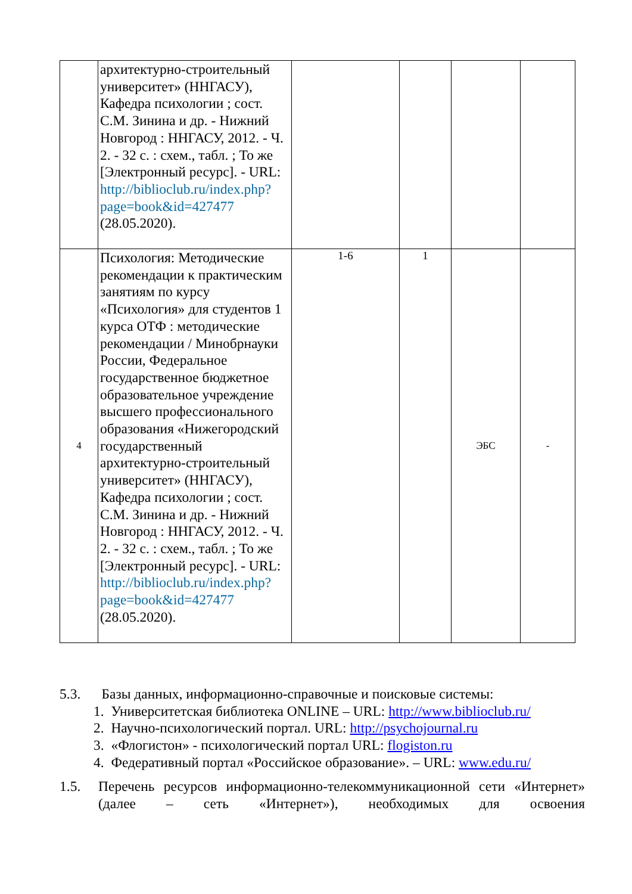| | архитектурно-строительный университет» (ННГАСУ), Кафедра психологии ; сост. С.М. Зинина и др. - Нижний Новгород : ННГАСУ, 2012. - Ч. 2. - 32 с. : схем., табл. ; То же [Электронный ресурс]. - URL: http://biblioclub.ru/index.php?page=book&id=427477 (28.05.2020). | | | | |
| 4 | Психология: Методические рекомендации к практическим занятиям по курсу «Психология» для студентов 1 курса ОТФ : методические рекомендации / Минобрнауки России, Федеральное государственное бюджетное образовательное учреждение высшего профессионального образования «Нижегородский государственный архитектурно-строительный университет» (ННГАСУ), Кафедра психологии ; сост. С.М. Зинина и др. - Нижний Новгород : ННГАСУ, 2012. - Ч. 2. - 32 с. : схем., табл. ; То же [Электронный ресурс]. - URL: http://biblioclub.ru/index.php?page=book&id=427477 (28.05.2020). | 1-6 | 1 | ЭБС | - |
5.3. Базы данных, информационно-справочные и поисковые системы:
1. Университетская библиотека ONLINE – URL: http://www.biblioclub.ru/
2. Научно-психологический портал. URL: http://psychojournal.ru
3. «Флогистон» - психологический портал URL: flogiston.ru
4. Федеративный портал «Российское образование». – URL: www.edu.ru/
1.5. Перечень ресурсов информационно-телекоммуникационной сети «Интернет» (далее – сеть «Интернет»), необходимых для освоения